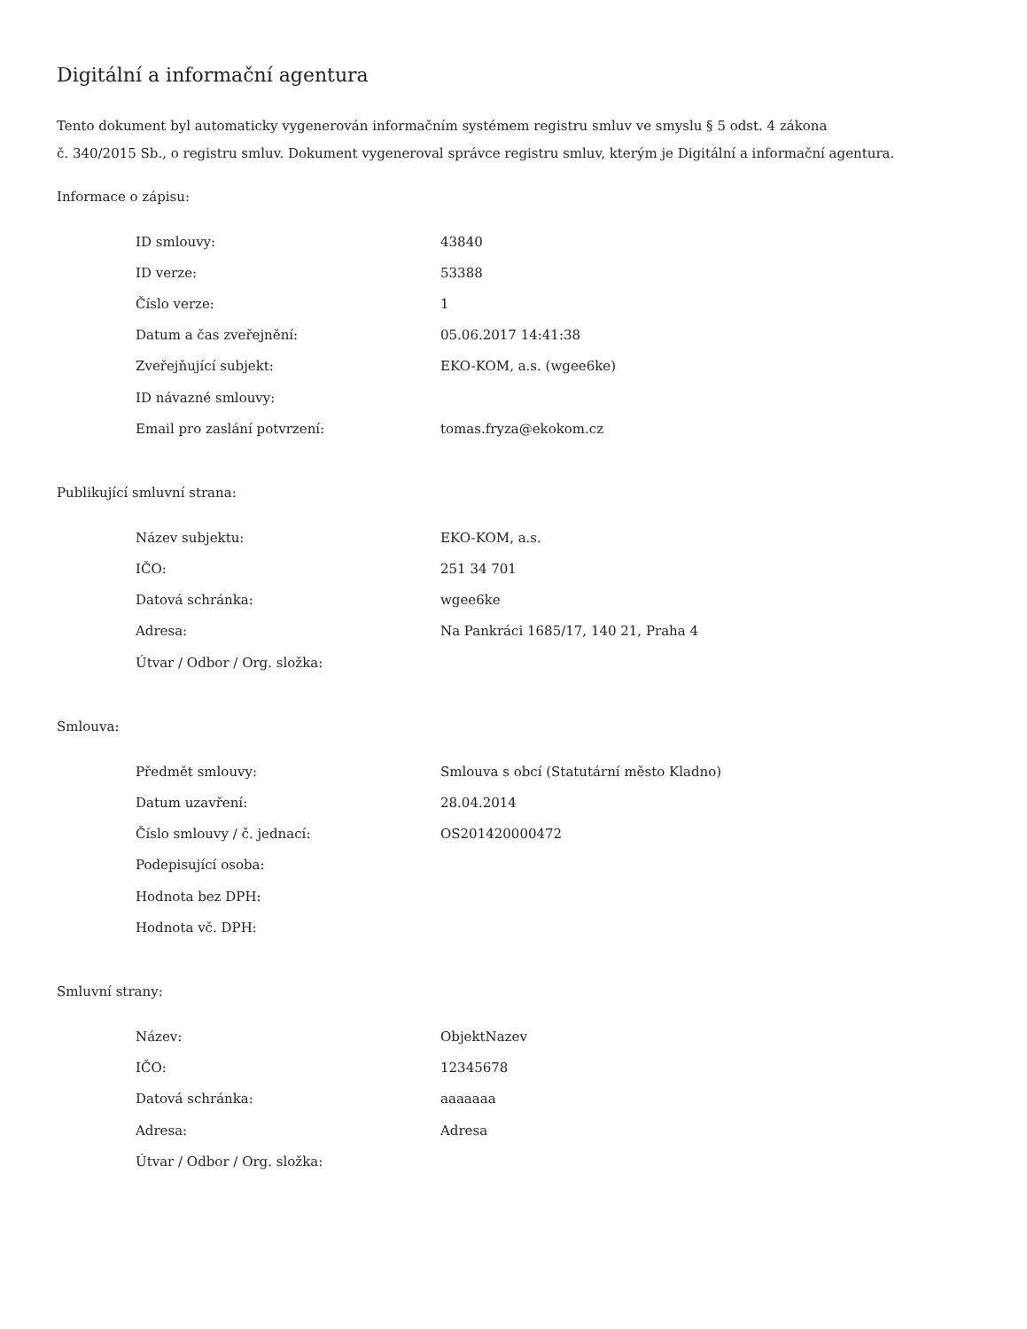Digitální a informační agentura
Tento dokument byl automaticky vygenerován informačním systémem registru smluv ve smyslu § 5 odst. 4 zákona
č. 340/2015 Sb., o registru smluv. Dokument vygeneroval správce registru smluv, kterým je Digitální a informační agentura.
Informace o zápisu:
| ID smlouvy: | 43840 |
| ID verze: | 53388 |
| Číslo verze: | 1 |
| Datum a čas zveřejnění: | 05.06.2017 14:41:38 |
| Zveřejňující subjekt: | EKO-KOM, a.s. (wgee6ke) |
| ID návazné smlouvy: | |
| Email pro zaslání potvrzení: | tomas.fryza@ekokom.cz |
Publikující smluvní strana:
| Název subjektu: | EKO-KOM, a.s. |
| IČO: | 251 34 701 |
| Datová schránka: | wgee6ke |
| Adresa: | Na Pankráci 1685/17, 140 21, Praha 4 |
| Útvar / Odbor / Org. složka: | |
Smlouva:
| Předmět smlouvy: | Smlouva s obcí (Statutární město Kladno) |
| Datum uzavření: | 28.04.2014 |
| Číslo smlouvy / č. jednací: | OS201420000472 |
| Podepisující osoba: | |
| Hodnota bez DPH: | |
| Hodnota vč. DPH: | |
Smluvní strany:
| Název: | ObjektNazev |
| IČO: | 12345678 |
| Datová schránka: | aaaaaaa |
| Adresa: | Adresa |
| Útvar / Odbor / Org. složka: | |